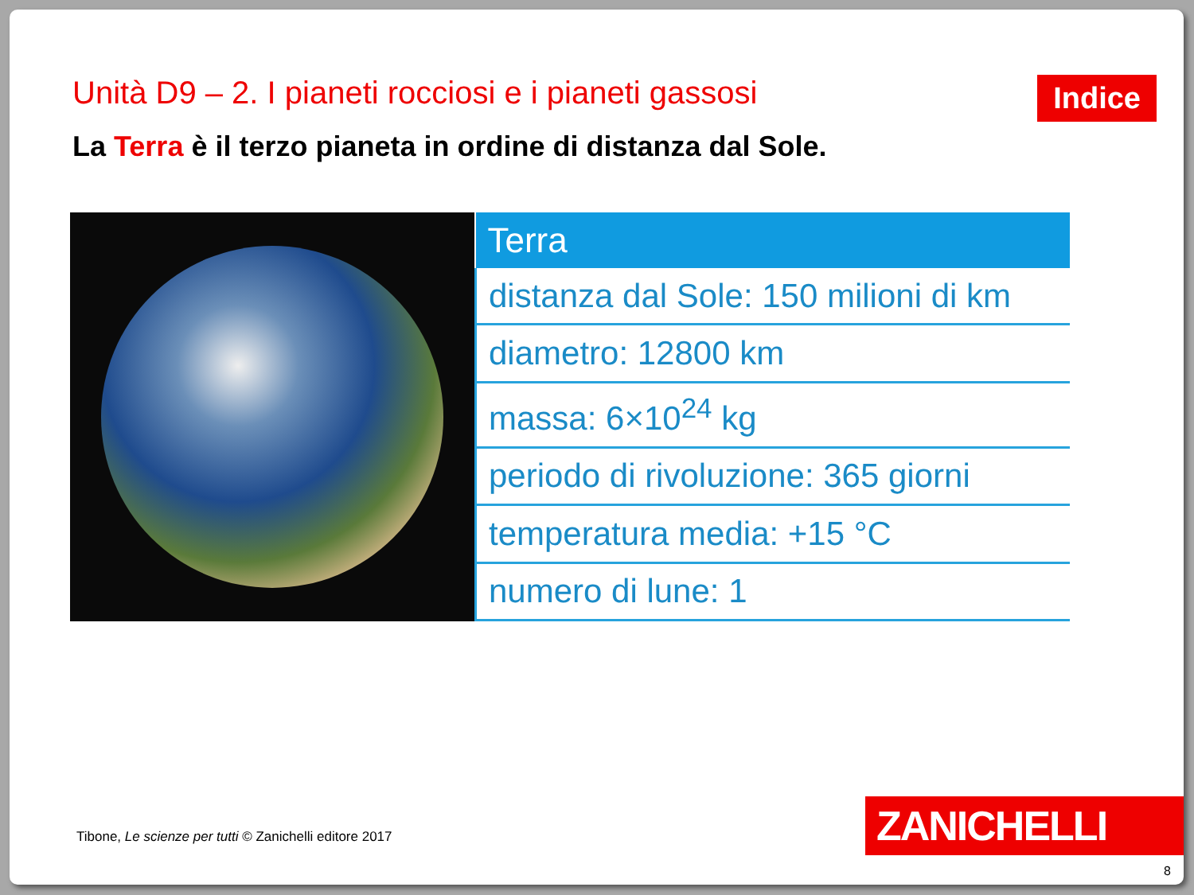Unità D9 – 2. I pianeti rocciosi e i pianeti gassosi
Indice
La Terra è il terzo pianeta in ordine di distanza dal Sole.
| Terra |
| --- |
| distanza dal Sole: 150 milioni di km |
| diametro: 12800 km |
| massa: 6×10<sup>24</sup> kg |
| periodo di rivoluzione: 365 giorni |
| temperatura media: +15 °C |
| numero di lune: 1 |
Tibone, Le scienze per tutti © Zanichelli editore 2017
ZANICHELLI
8